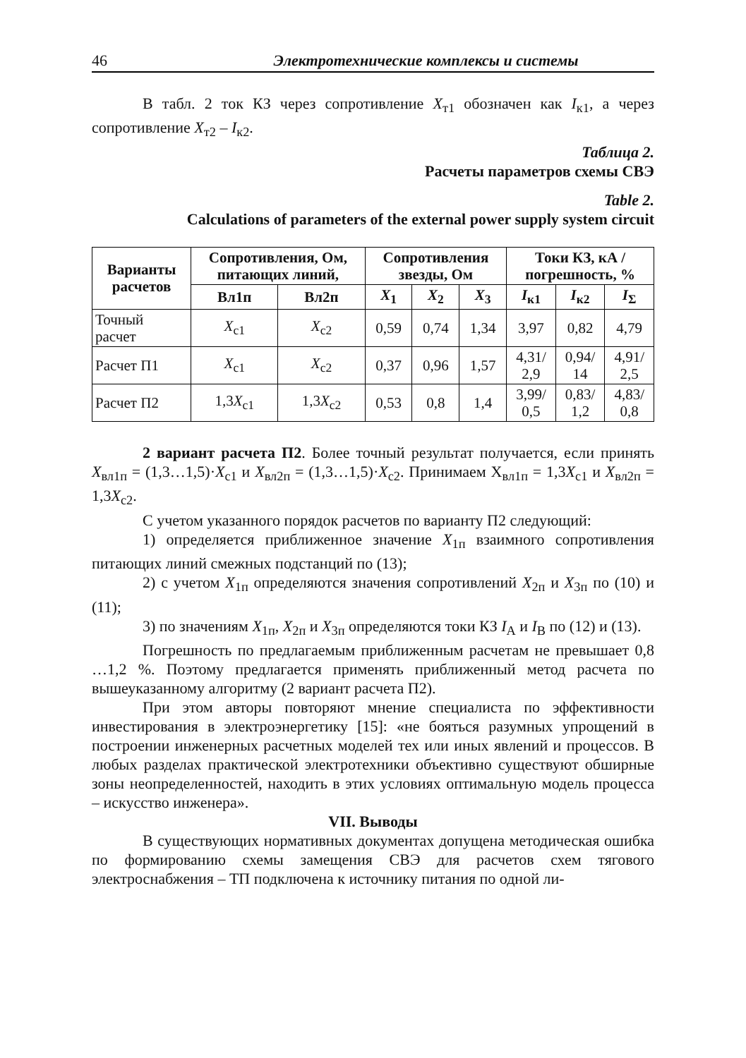46 Электротехнические комплексы и системы
В табл. 2 ток КЗ через сопротивление X<sub>т1</sub> обозначен как I<sub>к1</sub>, а через сопротивление X<sub>т2</sub> – I<sub>к2</sub>.
Таблица 2.
Расчеты параметров схемы СВЭ
Table 2.
Calculations of parameters of the external power supply system circuit
| Варианты расчетов | Сопротивления, Ом, питающих линий, | | Сопротивления звезды, Ом | | | Токи КЗ, кА / погрешность, % | | |
| --- | --- | --- | --- | --- | --- | --- | --- | --- |
| | Вл1п | Вл2п | X<sub>1</sub> | X<sub>2</sub> | X<sub>3</sub> | I<sub>к1</sub> | I<sub>к2</sub> | I<sub>Σ</sub> |
| Точный расчет | X<sub>c1</sub> | X<sub>c2</sub> | 0,59 | 0,74 | 1,34 | 3,97 | 0,82 | 4,79 |
| Расчет П1 | X<sub>c1</sub> | X<sub>c2</sub> | 0,37 | 0,96 | 1,57 | 4,31/ 2,9 | 0,94/ 14 | 4,91/ 2,5 |
| Расчет П2 | 1,3 X<sub>c1</sub> | 1,3 X<sub>c2</sub> | 0,53 | 0,8 | 1,4 | 3,99/ 0,5 | 0,83/ 1,2 | 4,83/ 0,8 |
2 вариант расчета П2. Более точный результат получается, если принять X<sub>вл1п</sub> = (1,3…1,5)·X<sub>c1</sub> и X<sub>вл2п</sub> = (1,3…1,5)·X<sub>c2</sub>. Принимаем Х<sub>вл1п</sub> = 1,3X<sub>c1</sub> и X<sub>вл2п</sub> = 1,3X<sub>c2</sub>.
С учетом указанного порядок расчетов по варианту П2 следующий:
1) определяется приближенное значение X<sub>1п</sub> взаимного сопротивления питающих линий смежных подстанций по (13);
2) с учетом X<sub>1п</sub> определяются значения сопротивлений X<sub>2п</sub> и X<sub>3п</sub> по (10) и (11);
3) по значениям X<sub>1п</sub>, X<sub>2п</sub> и X<sub>3п</sub> определяются токи КЗ I<sub>A</sub> и I<sub>B</sub> по (12) и (13).
Погрешность по предлагаемым приближенным расчетам не превышает 0,8 …1,2 %. Поэтому предлагается применять приближенный метод расчета по вышеуказанному алгоритму (2 вариант расчета П2).
При этом авторы повторяют мнение специалиста по эффективности инвестирования в электроэнергетику [15]: «не бояться разумных упрощений в построении инженерных расчетных моделей тех или иных явлений и процессов. В любых разделах практической электротехники объективно существуют обширные зоны неопределенностей, находить в этих условиях оптимальную модель процесса – искусство инженера».
VII. Выводы
В существующих нормативных документах допущена методическая ошибка по формированию схемы замещения СВЭ для расчетов схем тягового электроснабжения – ТП подключена к источнику питания по одной ли-